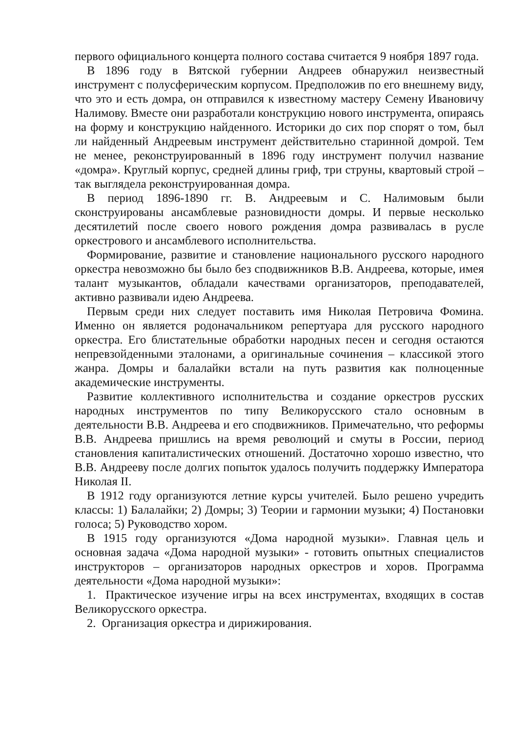первого официального концерта полного состава считается 9 ноября 1897 года.
В 1896 году в Вятской губернии Андреев обнаружил неизвестный инструмент с полусферическим корпусом. Предположив по его внешнему виду, что это и есть домра, он отправился к известному мастеру Семену Ивановичу Налимову. Вместе они разработали конструкцию нового инструмента, опираясь на форму и конструкцию найденного. Историки до сих пор спорят о том, был ли найденный Андреевым инструмент действительно старинной домрой. Тем не менее, реконструированный в 1896 году инструмент получил название «домра». Круглый корпус, средней длины гриф, три струны, квартовый строй – так выглядела реконструированная домра.
В период 1896-1890 гг. В. Андреевым и С. Налимовым были сконструированы ансамблевые разновидности домры. И первые несколько десятилетий после своего нового рождения домра развивалась в русле оркестрового и ансамблевого исполнительства.
Формирование, развитие и становление национального русского народного оркестра невозможно бы было без сподвижников В.В. Андреева, которые, имея талант музыкантов, обладали качествами организаторов, преподавателей, активно развивали идею Андреева.
Первым среди них следует поставить имя Николая Петровича Фомина. Именно он является родоначальником репертуара для русского народного оркестра. Его блистательные обработки народных песен и сегодня остаются непревзойденными эталонами, а оригинальные сочинения – классикой этого жанра. Домры и балалайки встали на путь развития как полноценные академические инструменты.
Развитие коллективного исполнительства и создание оркестров русских народных инструментов по типу Великорусского стало основным в деятельности В.В. Андреева и его сподвижников. Примечательно, что реформы В.В. Андреева пришлись на время революций и смуты в России, период становления капиталистических отношений. Достаточно хорошо известно, что В.В. Андрееву после долгих попыток удалось получить поддержку Императора Николая II.
В 1912 году организуются летние курсы учителей. Было решено учредить классы: 1) Балалайки; 2) Домры; 3) Теории и гармонии музыки; 4) Постановки голоса; 5) Руководство хором.
В 1915 году организуются «Дома народной музыки». Главная цель и основная задача «Дома народной музыки» - готовить опытных специалистов инструкторов – организаторов народных оркестров и хоров. Программа деятельности «Дома народной музыки»:
1. Практическое изучение игры на всех инструментах, входящих в состав Великорусского оркестра.
2. Организация оркестра и дирижирования.